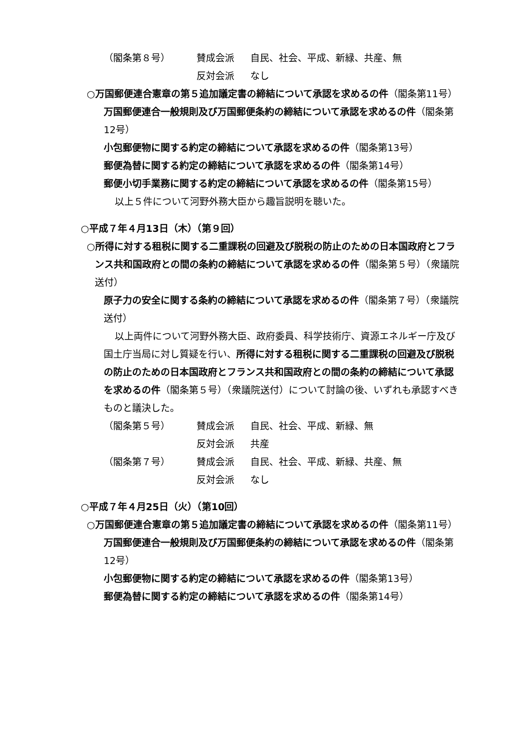（閣条第８号） 賛成会派 自民、社会、平成、新緑、共産、無
反対会派 なし
○万国郵便連合憲章の第５追加議定書の締結について承認を求めるの件（閣条第11号）
万国郵便連合一般規則及び万国郵便条約の締結について承認を求めるの件（閣条第12号）
小包郵便物に関する約定の締結について承認を求めるの件（閣条第13号）
郵便為替に関する約定の締結について承認を求めるの件（閣条第14号）
郵便小切手業務に関する約定の締結について承認を求めるの件（閣条第15号）
以上５件について河野外務大臣から趣旨説明を聴いた。
○平成７年４月13日（木）（第９回）
○所得に対する租税に関する二重課税の回避及び脱税の防止のための日本国政府とフランス共和国政府との間の条約の締結について承認を求めるの件（閣条第５号）（衆議院送付）
原子力の安全に関する条約の締結について承認を求めるの件（閣条第７号）（衆議院送付）
以上両件について河野外務大臣、政府委員、科学技術庁、資源エネルギー庁及び国土庁当局に対し質疑を行い、所得に対する租税に関する二重課税の回避及び脱税の防止のための日本国政府とフランス共和国政府との間の条約の締結について承認を求めるの件（閣条第５号）（衆議院送付）について討論の後、いずれも承認すべきものと議決した。
（閣条第５号） 賛成会派 自民、社会、平成、新緑、無
反対会派 共産
（閣条第７号） 賛成会派 自民、社会、平成、新緑、共産、無
反対会派 なし
○平成７年４月25日（火）（第10回）
○万国郵便連合憲章の第５追加議定書の締結について承認を求めるの件（閣条第11号）
万国郵便連合一般規則及び万国郵便条約の締結について承認を求めるの件（閣条第12号）
小包郵便物に関する約定の締結について承認を求めるの件（閣条第13号）
郵便為替に関する約定の締結について承認を求めるの件（閣条第14号）